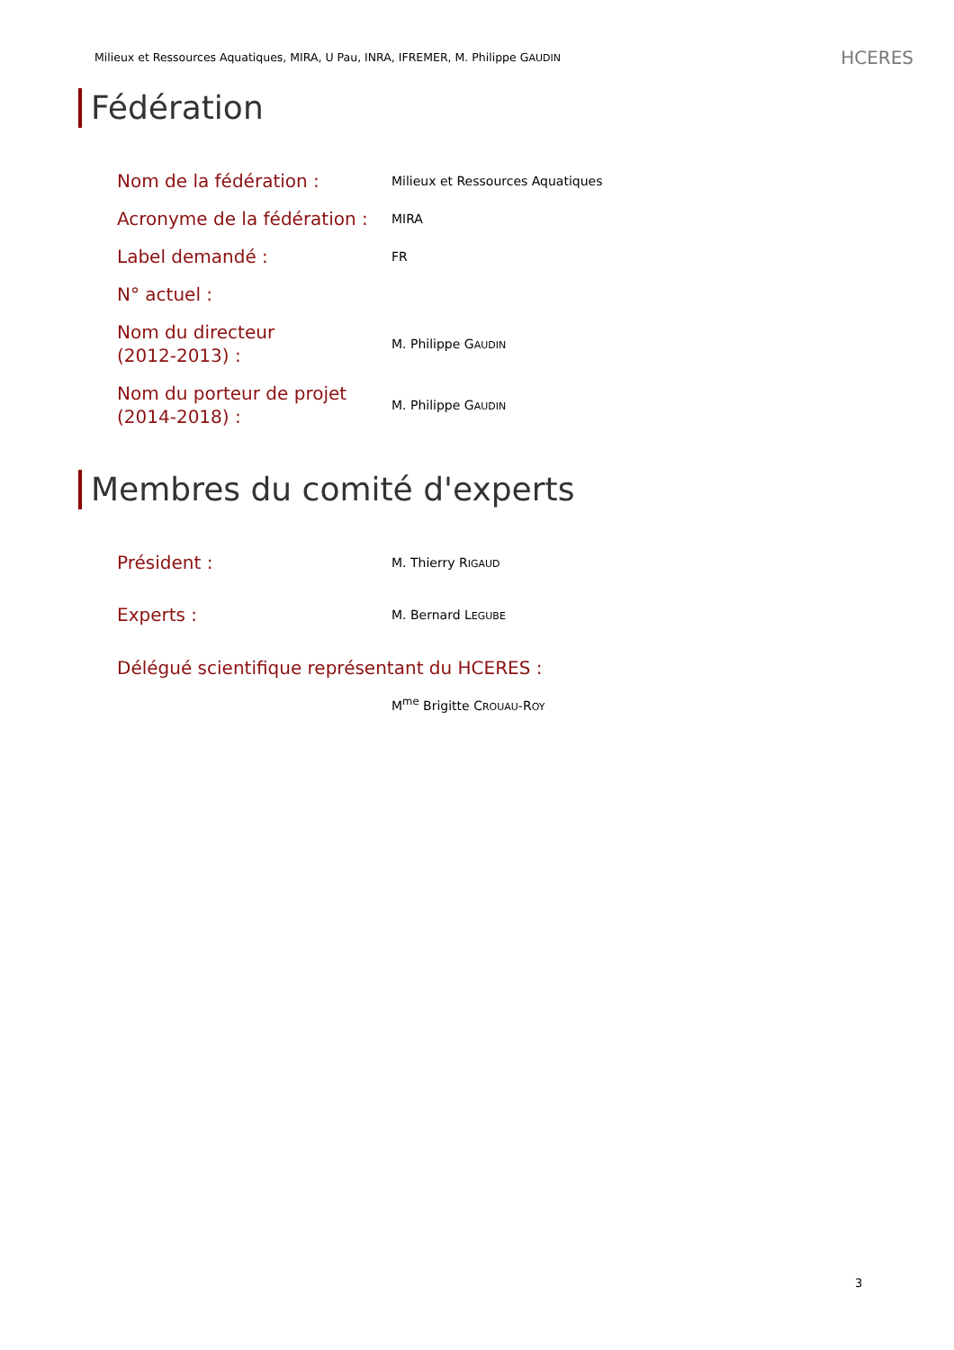Milieux et Ressources Aquatiques, MIRA, U Pau, INRA, IFREMER, M. Philippe GAUDIN HCERES
Fédération
| Nom de la fédération : | Milieux et Ressources Aquatiques |
| Acronyme de la fédération : | MIRA |
| Label demandé : | FR |
| N° actuel : | |
| Nom du directeur (2012-2013) : | M. Philippe G AUDIN |
| Nom du porteur de projet (2014-2018) : | M. Philippe G AUDIN |
Membres du comité d'experts
| Président : | M. Thierry R IGAUD |
| Experts : | M. Bernard L EGUBE |
| Délégué scientifique représentant du HCERES : | |
| | M<sup>me</sup> Brigitte C ROUAU -R OY |
3